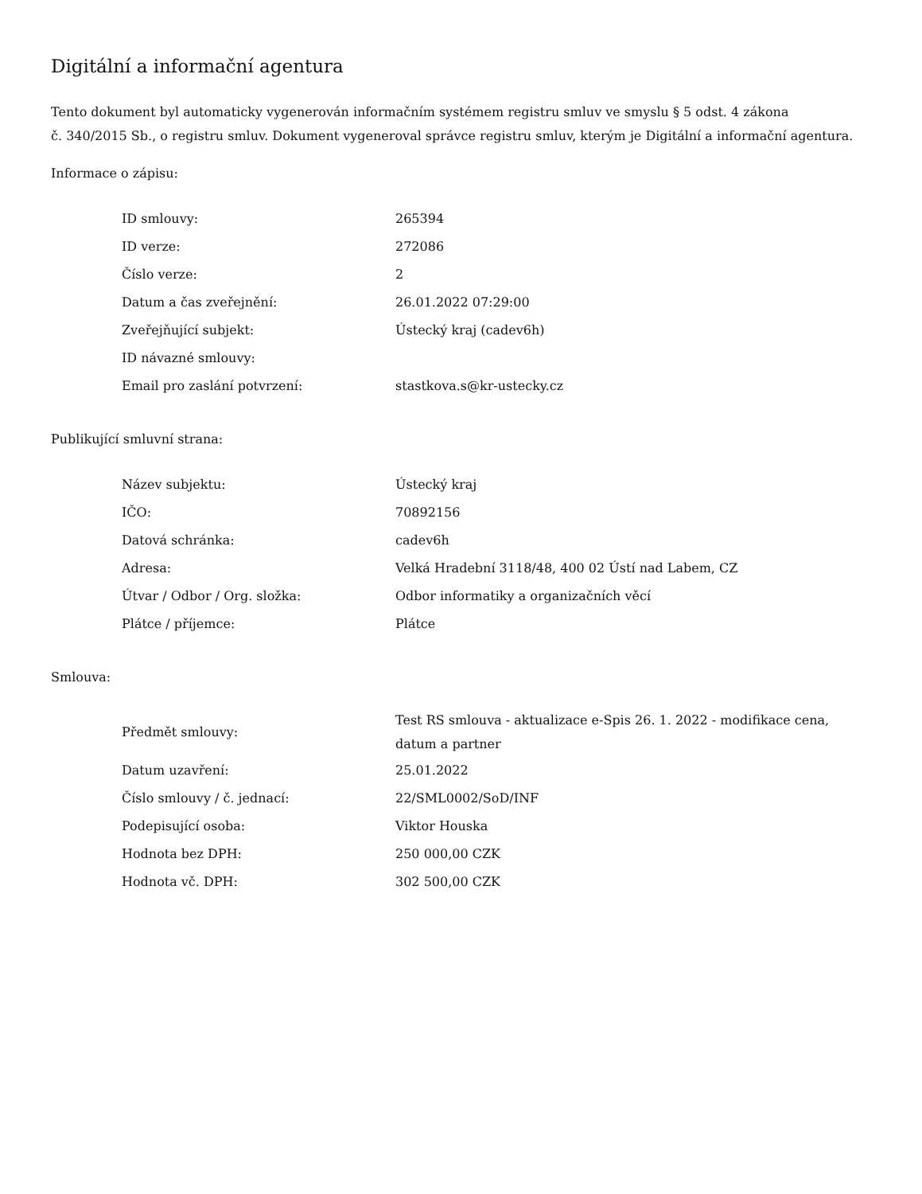Digitální a informační agentura
Tento dokument byl automaticky vygenerován informačním systémem registru smluv ve smyslu § 5 odst. 4 zákona
č. 340/2015 Sb., o registru smluv. Dokument vygeneroval správce registru smluv, kterým je Digitální a informační agentura.
Informace o zápisu:
| ID smlouvy: | 265394 |
| ID verze: | 272086 |
| Číslo verze: | 2 |
| Datum a čas zveřejnění: | 26.01.2022 07:29:00 |
| Zveřejňující subjekt: | Ústecký kraj (cadev6h) |
| ID návazné smlouvy: | |
| Email pro zaslání potvrzení: | stastkova.s@kr-ustecky.cz |
Publikující smluvní strana:
| Název subjektu: | Ústecký kraj |
| IČO: | 70892156 |
| Datová schránka: | cadev6h |
| Adresa: | Velká Hradební 3118/48, 400 02 Ústí nad Labem, CZ |
| Útvar / Odbor / Org. složka: | Odbor informatiky a organizačních věcí |
| Plátce / příjemce: | Plátce |
Smlouva:
| Předmět smlouvy: | Test RS smlouva - aktualizace e-Spis 26. 1. 2022 - modifikace cena, datum a partner |
| Datum uzavření: | 25.01.2022 |
| Číslo smlouvy / č. jednací: | 22/SML0002/SoD/INF |
| Podepisující osoba: | Viktor Houska |
| Hodnota bez DPH: | 250 000,00 CZK |
| Hodnota vč. DPH: | 302 500,00 CZK |